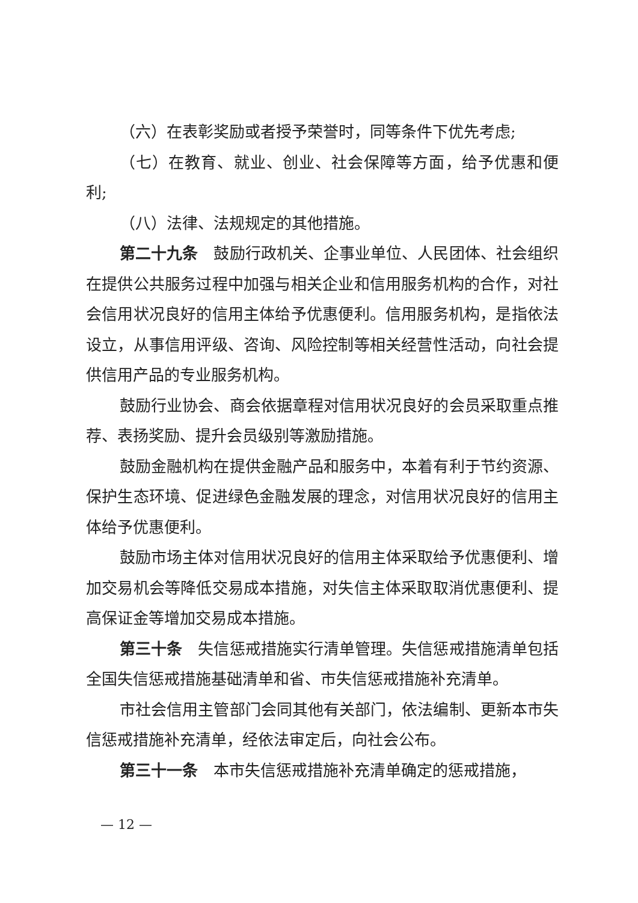（六）在表彰奖励或者授予荣誉时，同等条件下优先考虑;
（七）在教育、就业、创业、社会保障等方面，给予优惠和便利;
（八）法律、法规规定的其他措施。
第二十九条　鼓励行政机关、企事业单位、人民团体、社会组织在提供公共服务过程中加强与相关企业和信用服务机构的合作，对社会信用状况良好的信用主体给予优惠便利。信用服务机构，是指依法设立，从事信用评级、咨询、风险控制等相关经营性活动，向社会提供信用产品的专业服务机构。
鼓励行业协会、商会依据章程对信用状况良好的会员采取重点推荐、表扬奖励、提升会员级别等激励措施。
鼓励金融机构在提供金融产品和服务中，本着有利于节约资源、保护生态环境、促进绿色金融发展的理念，对信用状况良好的信用主体给予优惠便利。
鼓励市场主体对信用状况良好的信用主体采取给予优惠便利、增加交易机会等降低交易成本措施，对失信主体采取取消优惠便利、提高保证金等增加交易成本措施。
第三十条　失信惩戒措施实行清单管理。失信惩戒措施清单包括全国失信惩戒措施基础清单和省、市失信惩戒措施补充清单。
市社会信用主管部门会同其他有关部门，依法编制、更新本市失信惩戒措施补充清单，经依法审定后，向社会公布。
第三十一条　本市失信惩戒措施补充清单确定的惩戒措施，
— 12 —